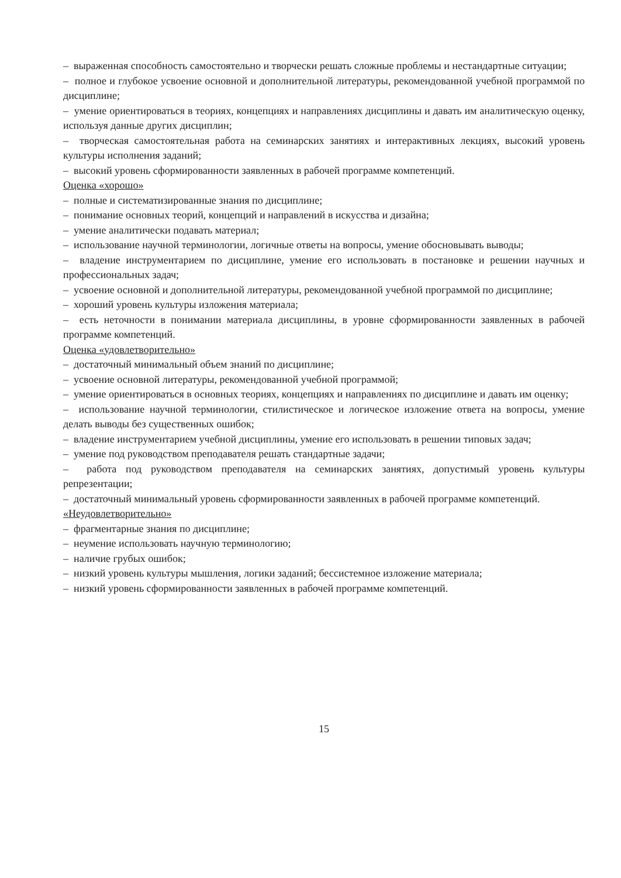– выраженная способность самостоятельно и творчески решать сложные проблемы и нестандартные ситуации;
– полное и глубокое усвоение основной и дополнительной литературы, рекомендованной учебной программой по дисциплине;
– умение ориентироваться в теориях, концепциях и направлениях дисциплины и давать им аналитическую оценку, используя данные других дисциплин;
– творческая самостоятельная работа на семинарских занятиях и интерактивных лекциях, высокий уровень культуры исполнения заданий;
– высокий уровень сформированности заявленных в рабочей программе компетенций.
Оценка «хорошо»
– полные и систематизированные знания по дисциплине;
– понимание основных теорий, концепций и направлений в искусства и дизайна;
– умение аналитически подавать материал;
– использование научной терминологии, логичные ответы на вопросы, умение обосновывать выводы;
– владение инструментарием по дисциплине, умение его использовать в постановке и решении научных и профессиональных задач;
– усвоение основной и дополнительной литературы, рекомендованной учебной программой по дисциплине;
– хороший уровень культуры изложения материала;
– есть неточности в понимании материала дисциплины, в уровне сформированности заявленных в рабочей программе компетенций.
Оценка «удовлетворительно»
– достаточный минимальный объем знаний по дисциплине;
– усвоение основной литературы, рекомендованной учебной программой;
– умение ориентироваться в основных теориях, концепциях и направлениях по дисциплине и давать им оценку;
– использование научной терминологии, стилистическое и логическое изложение ответа на вопросы, умение делать выводы без существенных ошибок;
– владение инструментарием учебной дисциплины, умение его использовать в решении типовых задач;
– умение под руководством преподавателя решать стандартные задачи;
– работа под руководством преподавателя на семинарских занятиях, допустимый уровень культуры репрезентации;
– достаточный минимальный уровень сформированности заявленных в рабочей программе компетенций.
«Неудовлетворительно»
– фрагментарные знания по дисциплине;
– неумение использовать научную терминологию;
– наличие грубых ошибок;
– низкий уровень культуры мышления, логики заданий; бессистемное изложение материала;
– низкий уровень сформированности заявленных в рабочей программе компетенций.
15